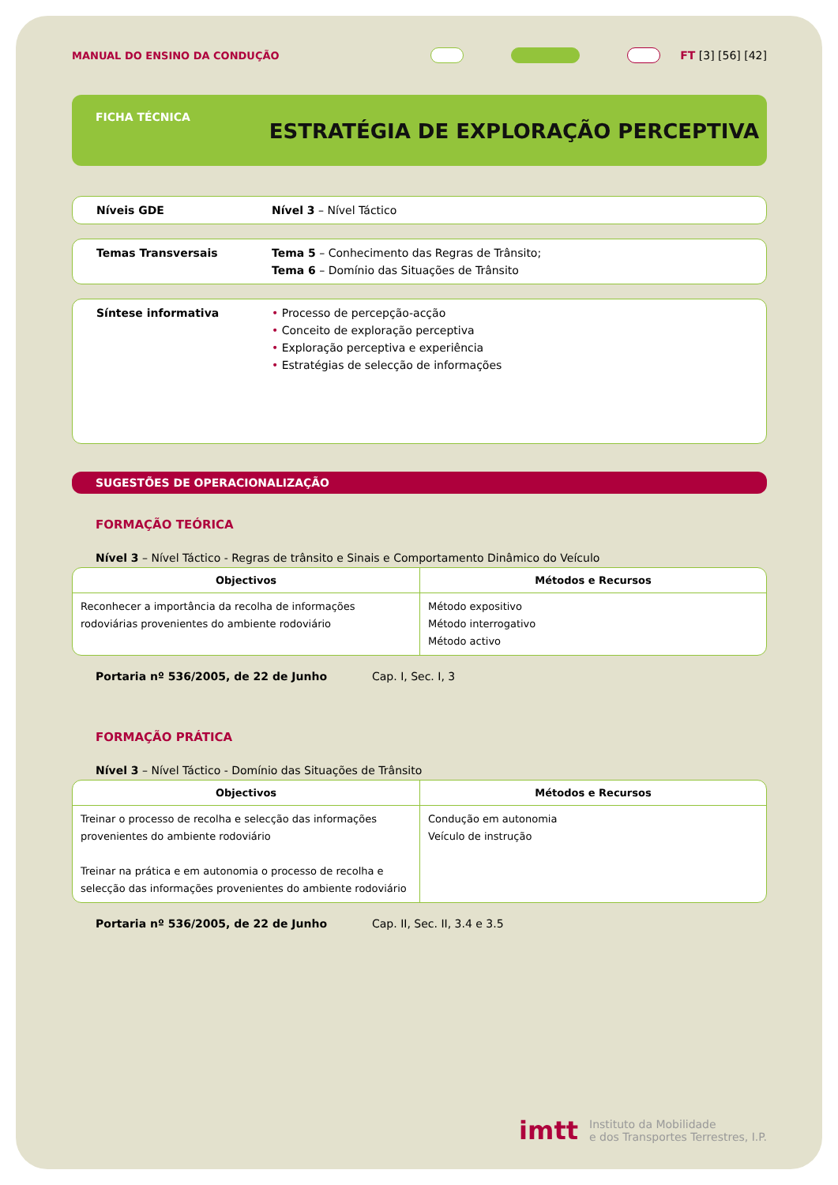MANUAL DO ENSINO DA CONDUÇÃO FT [3] [56] [42]
FICHA TÉCNICA
ESTRATÉGIA DE EXPLORAÇÃO PERCEPTIVA
Níveis GDE Nível 3 – Nível Táctico
Temas Transversais Tema 5 – Conhecimento das Regras de Trânsito;
Tema 6 – Domínio das Situações de Trânsito
Síntese informativa • Processo de percepção-acção
• Conceito de exploração perceptiva
• Exploração perceptiva e experiência
• Estratégias de selecção de informações
SUGESTÕES DE OPERACIONALIZAÇÃO
FORMAÇÃO TEÓRICA
Nível 3 – Nível Táctico - Regras de trânsito e Sinais e Comportamento Dinâmico do Veículo
| Objectivos | Métodos e Recursos |
| --- | --- |
| Reconhecer a importância da recolha de informações rodoviárias provenientes do ambiente rodoviário | Método expositivo Método interrogativo Método activo |
Portaria nº 536/2005, de 22 de Junho Cap. I, Sec. I, 3
FORMAÇÃO PRÁTICA
Nível 3 – Nível Táctico - Domínio das Situações de Trânsito
| Objectivos | Métodos e Recursos |
| --- | --- |
| Treinar o processo de recolha e selecção das informações provenientes do ambiente rodoviário Treinar na prática e em autonomia o processo de recolha e selecção das informações provenientes do ambiente rodoviário | Condução em autonomia Veículo de instrução |
Portaria nº 536/2005, de 22 de Junho Cap. II, Sec. II, 3.4 e 3.5
imtt Instituto da Mobilidade
e dos Transportes Terrestres, I.P.